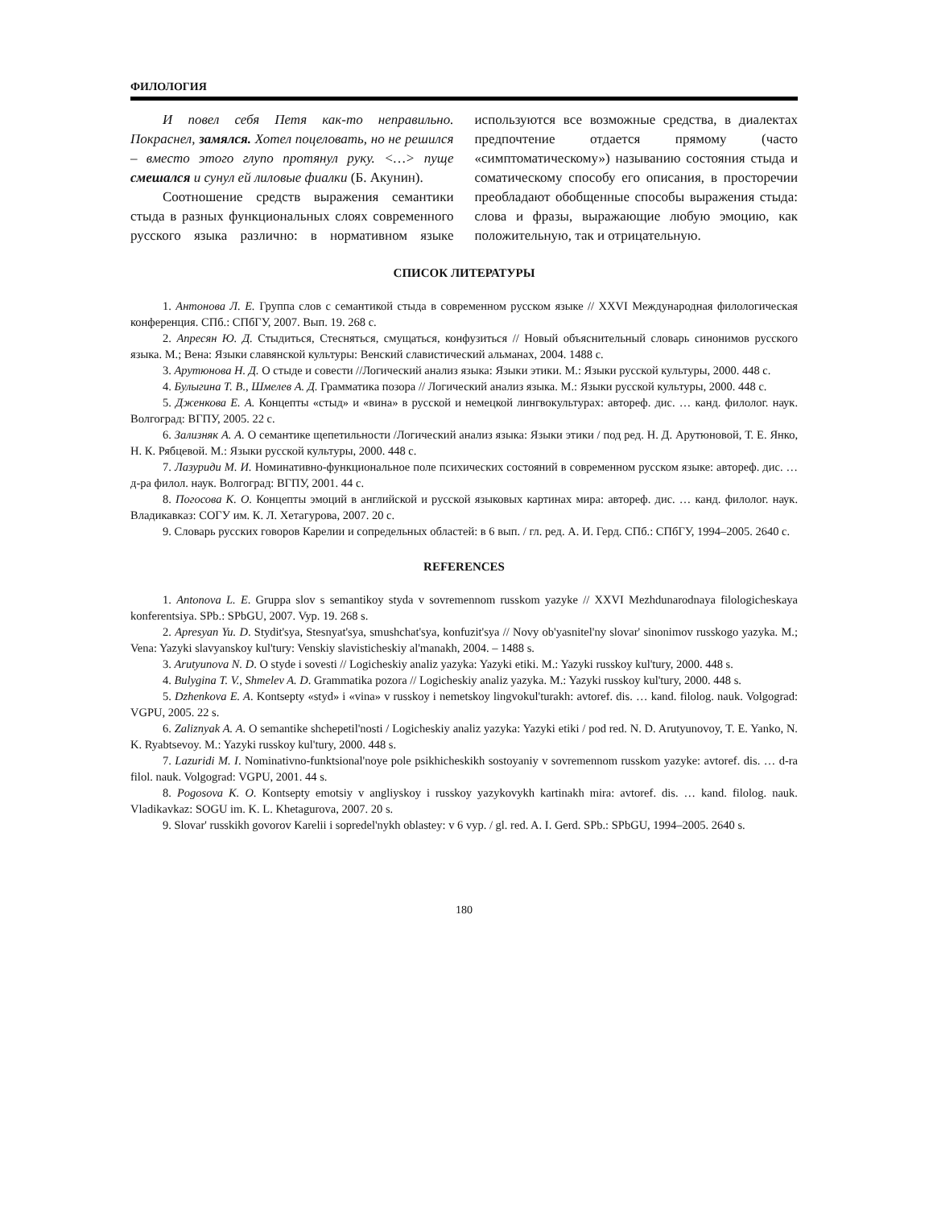ФИЛОЛОГИЯ
И повел себя Петя как-то неправильно. Покраснел, замялся. Хотел поцеловать, но не решился – вместо этого глупо протянул руку. <…> пуще смешался и сунул ей лиловые фиалки (Б. Акунин).
Соотношение средств выражения семантики стыда в разных функциональных слоях современного русского языка различно: в нормативном языке используются все возможные средства, в диалектах предпочтение отдается прямому (часто «симптоматическому») называнию состояния стыда и соматическому способу его описания, в просторечии преобладают обобщенные способы выражения стыда: слова и фразы, выражающие любую эмоцию, как положительную, так и отрицательную.
СПИСОК ЛИТЕРАТУРЫ
1. Антонова Л. Е. Группа слов с семантикой стыда в современном русском языке // XXVI Международная филологическая конференция. СПб.: СПбГУ, 2007. Вып. 19. 268 с.
2. Апресян Ю. Д. Стыдиться, Стесняться, смущаться, конфузиться // Новый объяснительный словарь синонимов русского языка. М.; Вена: Языки славянской культуры: Венский славистический альманах, 2004. 1488 с.
3. Арутюнова Н. Д. О стыде и совести //Логический анализ языка: Языки этики. М.: Языки русской культуры, 2000. 448 с.
4. Булыгина Т. В., Шмелев А. Д. Грамматика позора // Логический анализ языка. М.: Языки русской культуры, 2000. 448 с.
5. Дженкова Е. А. Концепты «стыд» и «вина» в русской и немецкой лингвокультурах: автореф. дис. … канд. филолог. наук. Волгоград: ВГПУ, 2005. 22 с.
6. Зализняк А. А. О семантике щепетильности /Логический анализ языка: Языки этики / под ред. Н. Д. Арутюновой, Т. Е. Янко, Н. К. Рябцевой. М.: Языки русской культуры, 2000. 448 с.
7. Лазуриди М. И. Номинативно-функциональное поле психических состояний в современном русском языке: автореф. дис. … д-ра филол. наук. Волгоград: ВГПУ, 2001. 44 с.
8. Погосова К. О. Концепты эмоций в английской и русской языковых картинах мира: автореф. дис. … канд. филолог. наук. Владикавказ: СОГУ им. К. Л. Хетагурова, 2007. 20 с.
9. Словарь русских говоров Карелии и сопредельных областей: в 6 вып. / гл. ред. А. И. Герд. СПб.: СПбГУ, 1994–2005. 2640 с.
REFERENCES
1. Antonova L. E. Gruppa slov s semantikoy styda v sovremennom russkom yazyke // XXVI Mezhdunarodnaya filologicheskaya konferentsiya. SPb.: SPbGU, 2007. Vyp. 19. 268 s.
2. Apresyan Yu. D. Stydit'sya, Stesnyat'sya, smushchat'sya, konfuzit'sya // Novy ob'yasnitel'ny slovar' sinonimov russkogo yazyka. M.; Vena: Yazyki slavyanskoy kul'tury: Venskiy slavisticheskiy al'manakh, 2004. – 1488 s.
3. Arutyunova N. D. O styde i sovesti // Logicheskiy analiz yazyka: Yazyki etiki. M.: Yazyki russkoy kul'tury, 2000. 448 s.
4. Bulygina T. V., Shmelev A. D. Grammatika pozora // Logicheskiy analiz yazyka. M.: Yazyki russkoy kul'tury, 2000. 448 s.
5. Dzhenkova E. A. Kontsepty «styd» i «vina» v russkoy i nemetskoy lingvokul'turakh: avtoref. dis. … kand. filolog. nauk. Volgograd: VGPU, 2005. 22 s.
6. Zaliznyak A. A. O semantike shchepetil'nosti / Logicheskiy analiz yazyka: Yazyki etiki / pod red. N. D. Arutyunovoy, T. E. Yanko, N. K. Ryabtsevoy. M.: Yazyki russkoy kul'tury, 2000. 448 s.
7. Lazuridi M. I. Nominativno-funktsional'noye pole psikhicheskikh sostoyaniy v sovremennom russkom yazyke: avtoref. dis. … d-ra filol. nauk. Volgograd: VGPU, 2001. 44 s.
8. Pogosova K. O. Kontsepty emotsiy v angliyskoy i russkoy yazykovykh kartinakh mira: avtoref. dis. … kand. filolog. nauk. Vladikavkaz: SOGU im. K. L. Khetagurova, 2007. 20 s.
9. Slovar' russkikh govorov Karelii i sopredel'nykh oblastey: v 6 vyp. / gl. red. A. I. Gerd. SPb.: SPbGU, 1994–2005. 2640 s.
180